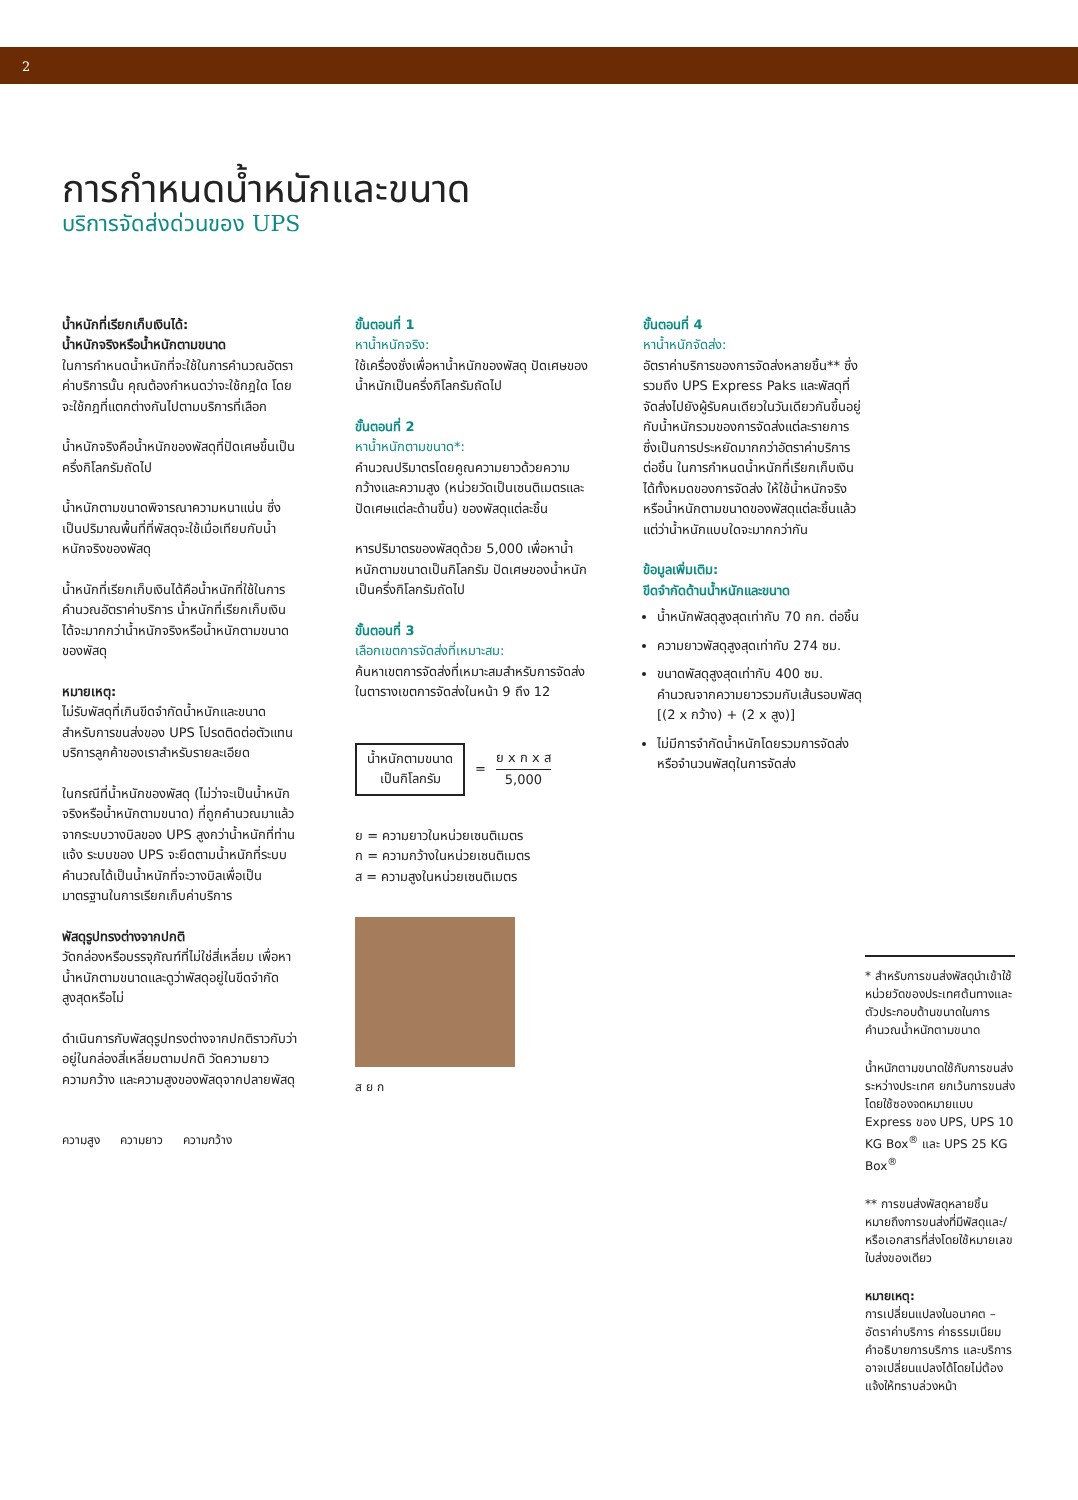2
การกำหนดน้ำหนักและขนาด
บริการจัดส่งด่วนของ UPS
น้ำหนักที่เรียกเก็บเงินได้:
น้ำหนักจริงหรือน้ำหนักตามขนาด
ในการกำหนดน้ำหนักที่จะใช้ในการคำนวณอัตราค่าบริการนั้น คุณต้องกำหนดว่าจะใช้กฎใด โดยจะใช้กฎที่แตกต่างกันไปตามบริการที่เลือก
น้ำหนักจริงคือน้ำหนักของพัสดุที่ปัดเศษขึ้นเป็นครึ่งกิโลกรัมถัดไป
น้ำหนักตามขนาดพิจารณาความหนาแน่น ซึ่งเป็นปริมาณพื้นที่ที่พัสดุจะใช้เมื่อเทียบกับน้ำหนักจริงของพัสดุ
น้ำหนักที่เรียกเก็บเงินได้คือน้ำหนักที่ใช้ในการคำนวณอัตราค่าบริการ น้ำหนักที่เรียกเก็บเงินได้จะมากกว่าน้ำหนักจริงหรือน้ำหนักตามขนาดของพัสดุ
หมายเหตุ:
ไม่รับพัสดุที่เกินขีดจำกัดน้ำหนักและขนาดสำหรับการขนส่งของ UPS โปรดติดต่อตัวแทนบริการลูกค้าของเราสำหรับรายละเอียด
ในกรณีที่น้ำหนักของพัสดุ (ไม่ว่าจะเป็นน้ำหนักจริงหรือน้ำหนักตามขนาด) ที่ถูกคำนวณมาแล้วจากระบบวางบิลของ UPS สูงกว่าน้ำหนักที่ท่านแจ้ง ระบบของ UPS จะยึดตามน้ำหนักที่ระบบคำนวณได้เป็นน้ำหนักที่จะวางบิลเพื่อเป็นมาตรฐานในการเรียกเก็บค่าบริการ
พัสดุรูปทรงต่างจากปกติ
วัดกล่องหรือบรรจุภัณฑ์ที่ไม่ใช่สี่เหลี่ยม เพื่อหาน้ำหนักตามขนาดและดูว่าพัสดุอยู่ในขีดจำกัดสูงสุดหรือไม่
ดำเนินการกับพัสดุรูปทรงต่างจากปกติราวกับว่าอยู่ในกล่องสี่เหลี่ยมตามปกติ วัดความยาว ความกว้าง และความสูงของพัสดุจากปลายพัสดุ
ความสูง ความยาว ความกว้าง
ขั้นตอนที่ 1
หาน้ำหนักจริง:
ใช้เครื่องชั่งเพื่อหาน้ำหนักของพัสดุ ปัดเศษของน้ำหนักเป็นครึ่งกิโลกรัมถัดไป
ขั้นตอนที่ 2
หาน้ำหนักตามขนาด*:
คำนวณปริมาตรโดยคูณความยาวด้วยความกว้างและความสูง (หน่วยวัดเป็นเซนติเมตรและปัดเศษแต่ละด้านขึ้น) ของพัสดุแต่ละชิ้น
หารปริมาตรของพัสดุด้วย 5,000 เพื่อหาน้ำหนักตามขนาดเป็นกิโลกรัม ปัดเศษของน้ำหนักเป็นครึ่งกิโลกรัมถัดไป
ขั้นตอนที่ 3
เลือกเขตการจัดส่งที่เหมาะสม:
ค้นหาเขตการจัดส่งที่เหมาะสมสำหรับการจัดส่งในตารางเขตการจัดส่งในหน้า 9 ถึง 12
น้ำหนักตามขนาด
เป็นกิโลกรัม
= ย x ก x ส
5,000
ย = ความยาวในหน่วยเซนติเมตร
ก = ความกว้างในหน่วยเซนติเมตร
ส = ความสูงในหน่วยเซนติเมตร
ส ย ก
ขั้นตอนที่ 4
หาน้ำหนักจัดส่ง:
อัตราค่าบริการของการจัดส่งหลายชิ้น** ซึ่งรวมถึง UPS Express Paks และพัสดุที่จัดส่งไปยังผู้รับคนเดียวในวันเดียวกันขึ้นอยู่กับน้ำหนักรวมของการจัดส่งแต่ละรายการ ซึ่งเป็นการประหยัดมากกว่าอัตราค่าบริการต่อชิ้น ในการกำหนดน้ำหนักที่เรียกเก็บเงินได้ทั้งหมดของการจัดส่ง ให้ใช้น้ำหนักจริงหรือน้ำหนักตามขนาดของพัสดุแต่ละชิ้นแล้วแต่ว่าน้ำหนักแบบใดจะมากกว่ากัน
ข้อมูลเพิ่มเติม:
ขีดจำกัดด้านน้ำหนักและขนาด
น้ำหนักพัสดุสูงสุดเท่ากับ 70 กก. ต่อชิ้น
ความยาวพัสดุสูงสุดเท่ากับ 274 ซม.
ขนาดพัสดุสูงสุดเท่ากับ 400 ซม. คำนวณจากความยาวรวมกับเส้นรอบพัสดุ [(2 x กว้าง) + (2 x สูง)]
ไม่มีการจำกัดน้ำหนักโดยรวมการจัดส่งหรือจำนวนพัสดุในการจัดส่ง
* สำหรับการขนส่งพัสดุนำเข้าใช้หน่วยวัดของประเทศต้นทางและตัวประกอบด้านขนาดในการคำนวณน้ำหนักตามขนาด
น้ำหนักตามขนาดใช้กับการขนส่งระหว่างประเทศ ยกเว้นการขนส่งโดยใช้ซองจดหมายแบบ Express ของ UPS, UPS 10 KG Box<sup>®</sup> และ UPS 25 KG Box<sup>®</sup>
** การขนส่งพัสดุหลายชิ้น หมายถึงการขนส่งที่มีพัสดุและ/หรือเอกสารที่ส่งโดยใช้หมายเลขใบส่งของเดียว
หมายเหตุ:
การเปลี่ยนแปลงในอนาคต – อัตราค่าบริการ ค่าธรรมเนียม คำอธิบายการบริการ และบริการอาจเปลี่ยนแปลงได้โดยไม่ต้องแจ้งให้ทราบล่วงหน้า